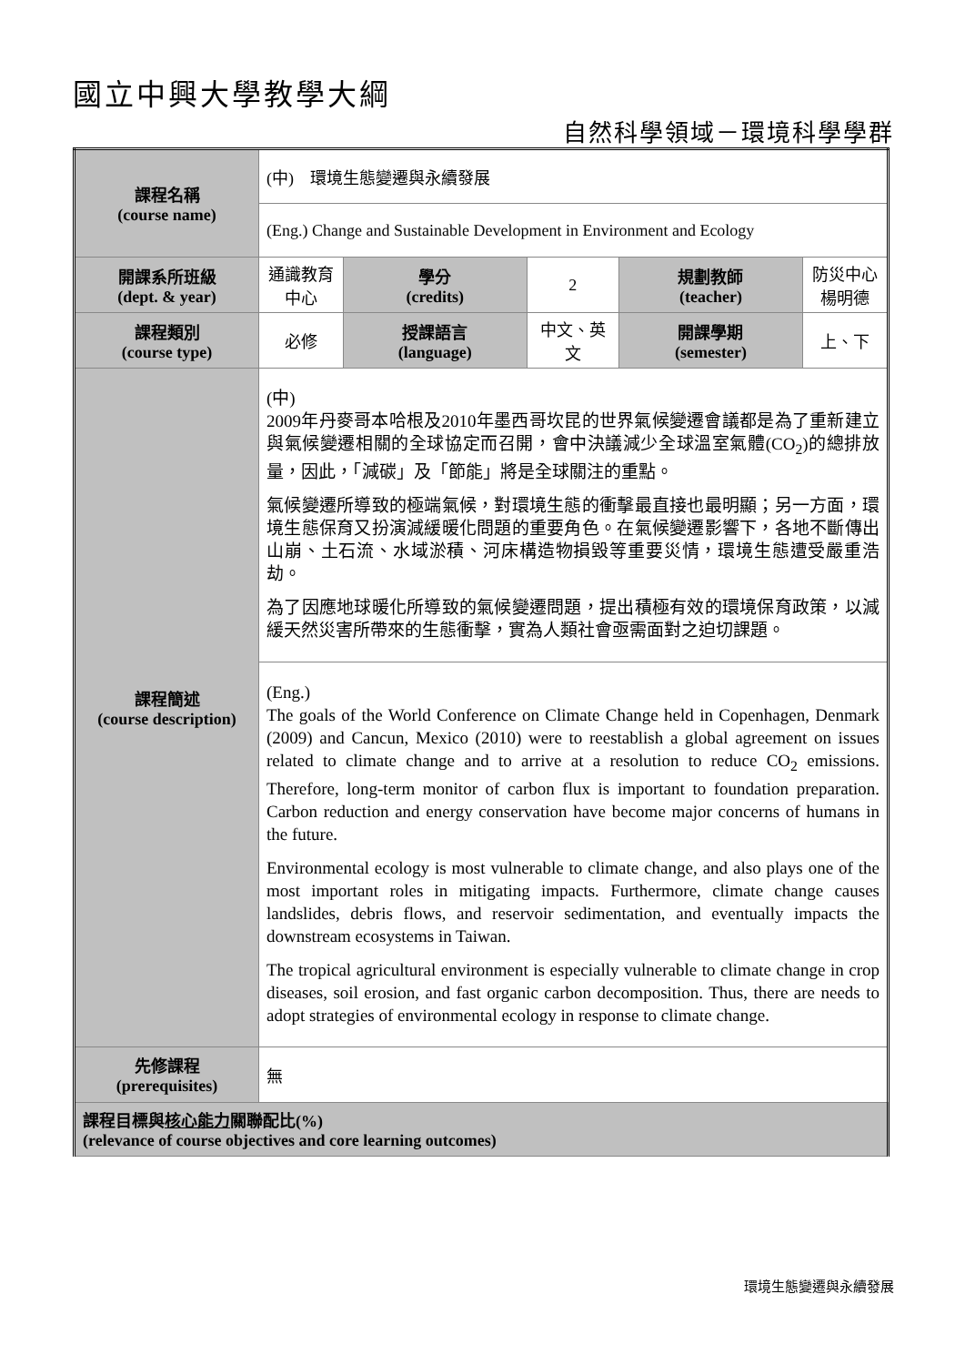國立中興大學教學大綱
自然科學領域－環境科學學群
| 課程名稱 (course name) | (中) 環境生態變遷與永續發展 | | | | |
| | (Eng.) Change and Sustainable Development in Environment and Ecology | | | | |
| 開課系所班級 (dept. & year) | 通識教育中心 | 學分 (credits) | 2 | 規劃教師 (teacher) | 防災中心 楊明德 |
| 課程類別 (course type) | 必修 | 授課語言 (language) | 中文、英文 | 開課學期 (semester) | 上、下 |
| 課程簡述 (course description) | (中) 2009年丹麥哥本哈根及2010年墨西哥坎昆的世界氣候變遷會議都是為了重新建立與氣候變遷相關的全球協定而召開，會中決議減少全球溫室氣體(CO<sub>2</sub>)的總排放量，因此，「減碳」及「節能」將是全球關注的重點。 氣候變遷所導致的極端氣候，對環境生態的衝擊最直接也最明顯；另一方面，環境生態保育又扮演減緩暖化問題的重要角色。在氣候變遷影響下，各地不斷傳出山崩、土石流、水域淤積、河床構造物損毀等重要災情，環境生態遭受嚴重浩劫。 為了因應地球暖化所導致的氣候變遷問題，提出積極有效的環境保育政策，以減緩天然災害所帶來的生態衝擊，實為人類社會亟需面對之迫切課題。 | | | | |
| | (Eng.) The goals of the World Conference on Climate Change held in Copenhagen, Denmark (2009) and Cancun, Mexico (2010) were to reestablish a global agreement on issues related to climate change and to arrive at a resolution to reduce CO<sub>2</sub> emissions. Therefore, long-term monitor of carbon flux is important to foundation preparation. Carbon reduction and energy conservation have become major concerns of humans in the future. Environmental ecology is most vulnerable to climate change, and also plays one of the most important roles in mitigating impacts. Furthermore, climate change causes landslides, debris flows, and reservoir sedimentation, and eventually impacts the downstream ecosystems in Taiwan. The tropical agricultural environment is especially vulnerable to climate change in crop diseases, soil erosion, and fast organic carbon decomposition. Thus, there are needs to adopt strategies of environmental ecology in response to climate change. | | | | |
| 先修課程 (prerequisites) | 無 | | | | |
| 課程目標與 核心能力 關聯配比(%) (relevance of course objectives and core learning outcomes) | | | | | |
環境生態變遷與永續發展